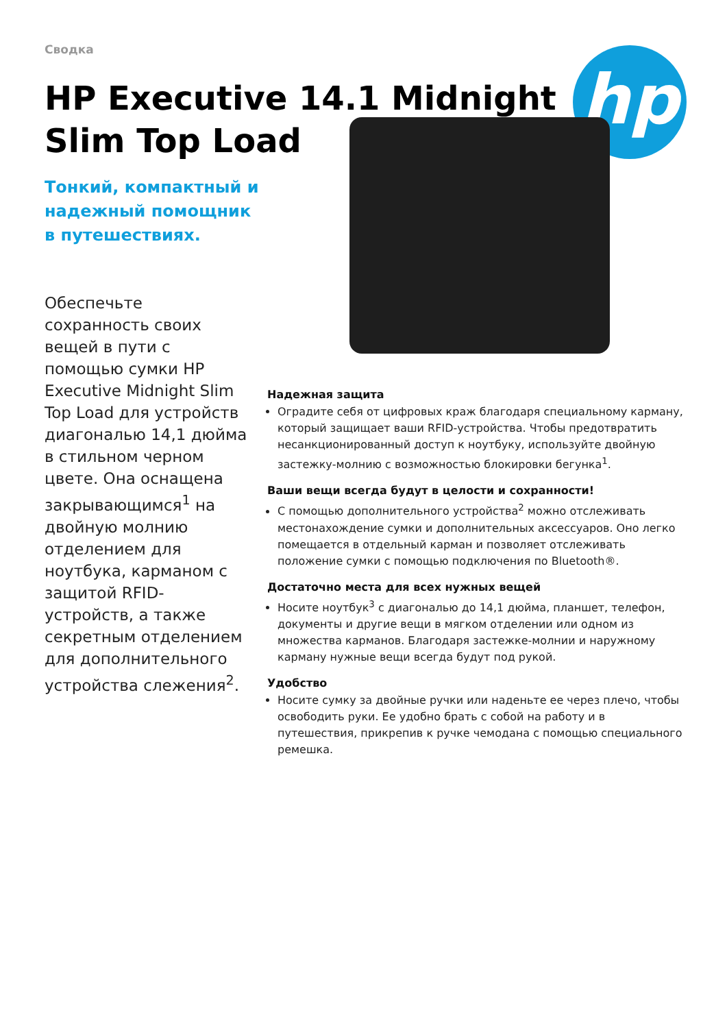Сводка
HP Executive 14.1 Midnight Slim Top Load
hp
Тонкий, компактный и надежный помощник в путешествиях.
Обеспечьте сохранность своих вещей в пути с помощью сумки HP Executive Midnight Slim Top Load для устройств диагональю 14,1 дюйма в стильном черном цвете. Она оснащена закрывающимся<sup>1</sup> на двойную молнию отделением для ноутбука, карманом с защитой RFID-устройств, а также секретным отделением для дополнительного устройства слежения<sup>2</sup>.
Надежная защита
Оградите себя от цифровых краж благодаря специальному карману, который защищает ваши RFID-устройства. Чтобы предотвратить несанкционированный доступ к ноутбуку, используйте двойную застежку-молнию с возможностью блокировки бегунка<sup>1</sup>.
Ваши вещи всегда будут в целости и сохранности!
С помощью дополнительного устройства<sup>2</sup> можно отслеживать местонахождение сумки и дополнительных аксессуаров. Оно легко помещается в отдельный карман и позволяет отслеживать положение сумки с помощью подключения по Bluetooth®.
Достаточно места для всех нужных вещей
Носите ноутбук<sup>3</sup> с диагональю до 14,1 дюйма, планшет, телефон, документы и другие вещи в мягком отделении или одном из множества карманов. Благодаря застежке-молнии и наружному карману нужные вещи всегда будут под рукой.
Удобство
Носите сумку за двойные ручки или наденьте ее через плечо, чтобы освободить руки. Ее удобно брать с собой на работу и в путешествия, прикрепив к ручке чемодана с помощью специального ремешка.